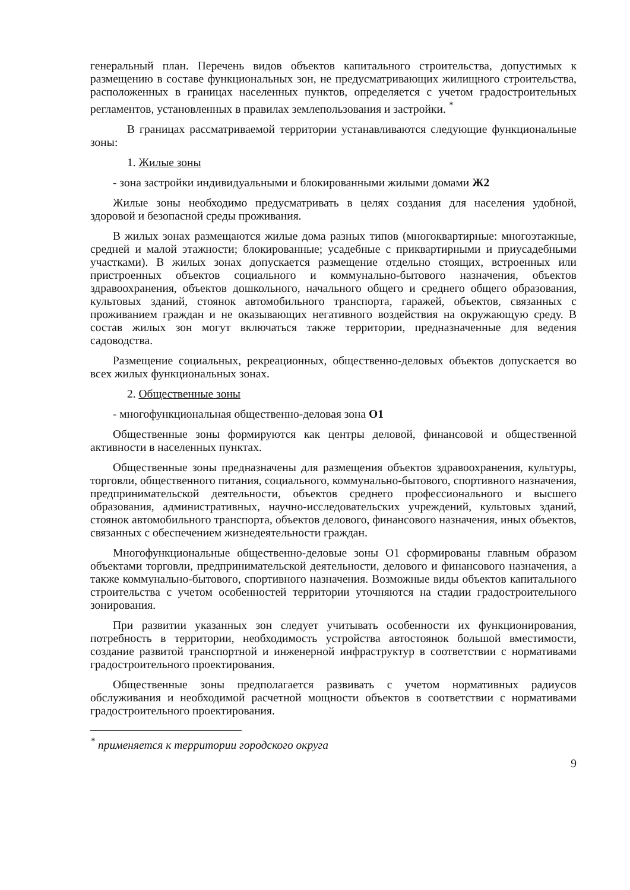генеральный план. Перечень видов объектов капитального строительства, допустимых к размещению в составе функциональных зон, не предусматривающих жилищного строительства, расположенных в границах населенных пунктов, определяется с учетом градостроительных регламентов, установленных в правилах землепользования и застройки. <sup>*</sup>
В границах рассматриваемой территории устанавливаются следующие функциональные зоны:
1. Жилые зоны
- зона застройки индивидуальными и блокированными жилыми домами Ж2
Жилые зоны необходимо предусматривать в целях создания для населения удобной, здоровой и безопасной среды проживания.
В жилых зонах размещаются жилые дома разных типов (многоквартирные: многоэтажные, средней и малой этажности; блокированные; усадебные с приквартирными и приусадебными участками). В жилых зонах допускается размещение отдельно стоящих, встроенных или пристроенных объектов социального и коммунально-бытового назначения, объектов здравоохранения, объектов дошкольного, начального общего и среднего общего образования, культовых зданий, стоянок автомобильного транспорта, гаражей, объектов, связанных с проживанием граждан и не оказывающих негативного воздействия на окружающую среду. В состав жилых зон могут включаться также территории, предназначенные для ведения садоводства.
Размещение социальных, рекреационных, общественно-деловых объектов допускается во всех жилых функциональных зонах.
2. Общественные зоны
- многофункциональная общественно-деловая зона О1
Общественные зоны формируются как центры деловой, финансовой и общественной активности в населенных пунктах.
Общественные зоны предназначены для размещения объектов здравоохранения, культуры, торговли, общественного питания, социального, коммунально-бытового, спортивного назначения, предпринимательской деятельности, объектов среднего профессионального и высшего образования, административных, научно-исследовательских учреждений, культовых зданий, стоянок автомобильного транспорта, объектов делового, финансового назначения, иных объектов, связанных с обеспечением жизнедеятельности граждан.
Многофункциональные общественно-деловые зоны О1 сформированы главным образом объектами торговли, предпринимательской деятельности, делового и финансового назначения, а также коммунально-бытового, спортивного назначения. Возможные виды объектов капитального строительства с учетом особенностей территории уточняются на стадии градостроительного зонирования.
При развитии указанных зон следует учитывать особенности их функционирования, потребность в территории, необходимость устройства автостоянок большой вместимости, создание развитой транспортной и инженерной инфраструктур в соответствии с нормативами градостроительного проектирования.
Общественные зоны предполагается развивать с учетом нормативных радиусов обслуживания и необходимой расчетной мощности объектов в соответствии с нормативами градостроительного проектирования.
<sup>*</sup> применяется к территории городского округа
9